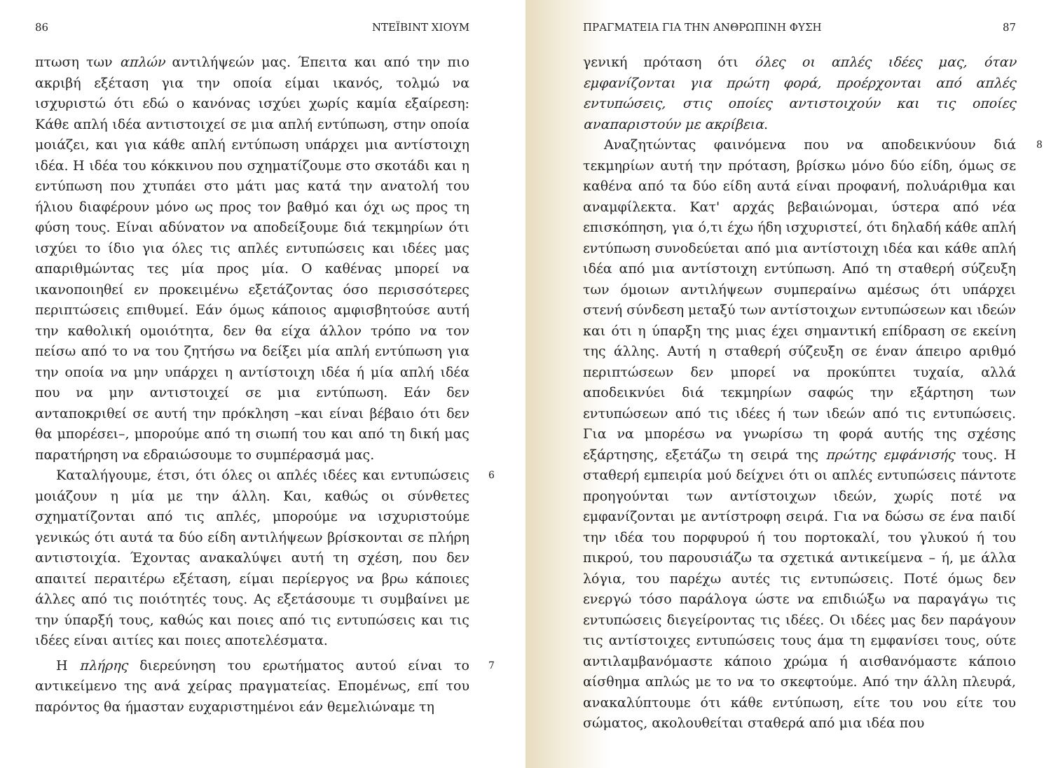86 ΝΤΕΪΒΙΝΤ ΧΙΟΥΜ
πτωση των απλών αντιλήψεών μας. Έπειτα και από την πιο ακριβή εξέταση για την οποία είμαι ικανός, τολμώ να ισχυριστώ ότι εδώ ο κανόνας ισχύει χωρίς καμία εξαίρεση: Κάθε απλή ιδέα αντιστοιχεί σε μια απλή εντύπωση, στην οποία μοιάζει, και για κάθε απλή εντύπωση υπάρχει μια αντίστοιχη ιδέα. Η ιδέα του κόκκινου που σχηματίζουμε στο σκοτάδι και η εντύπωση που χτυπάει στο μάτι μας κατά την ανατολή του ήλιου διαφέρουν μόνο ως προς τον βαθμό και όχι ως προς τη φύση τους. Είναι αδύνατον να αποδείξουμε διά τεκμηρίων ότι ισχύει το ίδιο για όλες τις απλές εντυπώσεις και ιδέες μας απαριθμώντας τες μία προς μία. Ο καθένας μπορεί να ικανοποιηθεί εν προκειμένω εξετάζοντας όσο περισσότερες περιπτώσεις επιθυμεί. Εάν όμως κάποιος αμφισβητούσε αυτή την καθολική ομοιότητα, δεν θα είχα άλλον τρόπο να τον πείσω από το να του ζητήσω να δείξει μία απλή εντύπωση για την οποία να μην υπάρχει η αντίστοιχη ιδέα ή μία απλή ιδέα που να μην αντιστοιχεί σε μια εντύπωση. Εάν δεν ανταποκριθεί σε αυτή την πρόκληση –και είναι βέβαιο ότι δεν θα μπορέσει–, μπορούμε από τη σιωπή του και από τη δική μας παρατήρηση να εδραιώσουμε το συμπέρασμά μας.
6 Καταλήγουμε, έτσι, ότι όλες οι απλές ιδέες και εντυπώσεις μοιάζουν η μία με την άλλη. Και, καθώς οι σύνθετες σχηματίζονται από τις απλές, μπορούμε να ισχυριστούμε γενικώς ότι αυτά τα δύο είδη αντιλήψεων βρίσκονται σε πλήρη αντιστοιχία. Έχοντας ανακαλύψει αυτή τη σχέση, που δεν απαιτεί περαιτέρω εξέταση, είμαι περίεργος να βρω κάποιες άλλες από τις ποιότητές τους. Ας εξετάσουμε τι συμβαίνει με την ύπαρξή τους, καθώς και ποιες από τις εντυπώσεις και τις ιδέες είναι αιτίες και ποιες αποτελέσματα.
7 Η πλήρης διερεύνηση του ερωτήματος αυτού είναι το αντικείμενο της ανά χείρας πραγματείας. Επομένως, επί του παρόντος θα ήμασταν ευχαριστημένοι εάν θεμελιώναμε τη
ΠΡΑΓΜΑΤΕΙΑ ΓΙΑ ΤΗΝ ΑΝΘΡΩΠΙΝΗ ΦΥΣΗ 87
γενική πρόταση ότι όλες οι απλές ιδέες μας, όταν εμφανίζονται για πρώτη φορά, προέρχονται από απλές εντυπώσεις, στις οποίες αντιστοιχούν και τις οποίες αναπαριστούν με ακρίβεια.
8 Αναζητώντας φαινόμενα που να αποδεικνύουν διά τεκμηρίων αυτή την πρόταση, βρίσκω μόνο δύο είδη, όμως σε καθένα από τα δύο είδη αυτά είναι προφανή, πολυάριθμα και αναμφίλεκτα. Κατ' αρχάς βεβαιώνομαι, ύστερα από νέα επισκόπηση, για ό,τι έχω ήδη ισχυριστεί, ότι δηλαδή κάθε απλή εντύπωση συνοδεύεται από μια αντίστοιχη ιδέα και κάθε απλή ιδέα από μια αντίστοιχη εντύπωση. Από τη σταθερή σύζευξη των όμοιων αντιλήψεων συμπεραίνω αμέσως ότι υπάρχει στενή σύνδεση μεταξύ των αντίστοιχων εντυπώσεων και ιδεών και ότι η ύπαρξη της μιας έχει σημαντική επίδραση σε εκείνη της άλλης. Αυτή η σταθερή σύζευξη σε έναν άπειρο αριθμό περιπτώσεων δεν μπορεί να προκύπτει τυχαία, αλλά αποδεικνύει διά τεκμηρίων σαφώς την εξάρτηση των εντυπώσεων από τις ιδέες ή των ιδεών από τις εντυπώσεις. Για να μπορέσω να γνωρίσω τη φορά αυτής της σχέσης εξάρτησης, εξετάζω τη σειρά της πρώτης εμφάνισής τους. Η σταθερή εμπειρία μού δείχνει ότι οι απλές εντυπώσεις πάντοτε προηγούνται των αντίστοιχων ιδεών, χωρίς ποτέ να εμφανίζονται με αντίστροφη σειρά. Για να δώσω σε ένα παιδί την ιδέα του πορφυρού ή του πορτοκαλί, του γλυκού ή του πικρού, του παρουσιάζω τα σχετικά αντικείμενα – ή, με άλλα λόγια, του παρέχω αυτές τις εντυπώσεις. Ποτέ όμως δεν ενεργώ τόσο παράλογα ώστε να επιδιώξω να παραγάγω τις εντυπώσεις διεγείροντας τις ιδέες. Οι ιδέες μας δεν παράγουν τις αντίστοιχες εντυπώσεις τους άμα τη εμφανίσει τους, ούτε αντιλαμβανόμαστε κάποιο χρώμα ή αισθανόμαστε κάποιο αίσθημα απλώς με το να το σκεφτούμε. Από την άλλη πλευρά, ανακαλύπτουμε ότι κάθε εντύπωση, είτε του νου είτε του σώματος, ακολουθείται σταθερά από μια ιδέα που